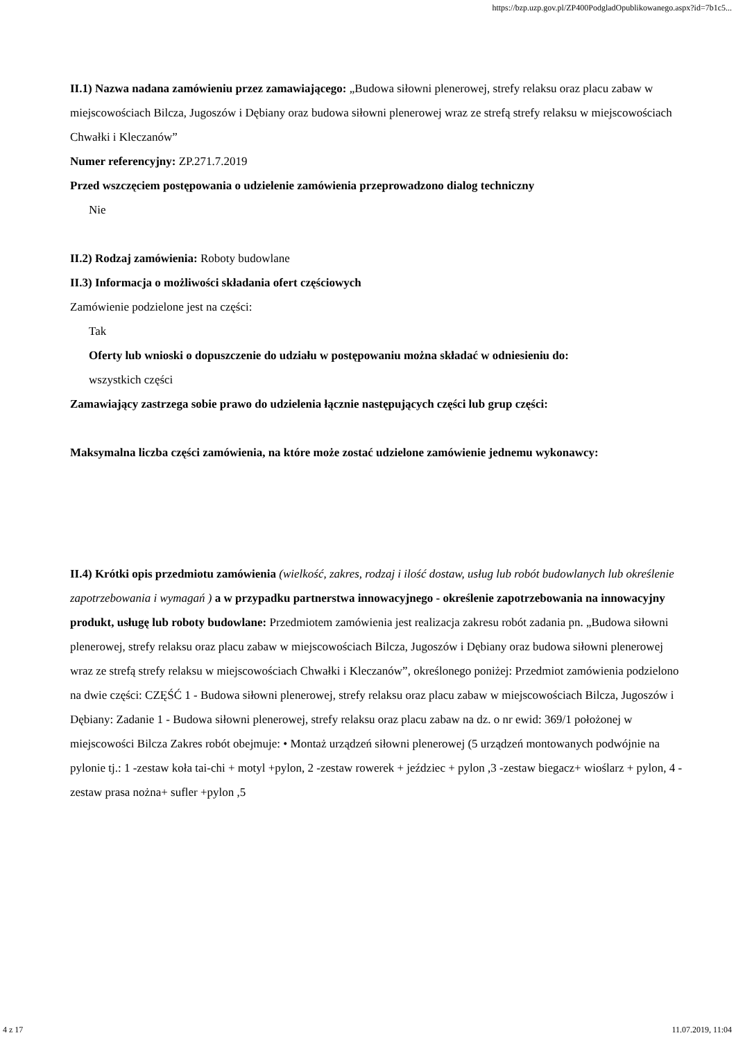https://bzp.uzp.gov.pl/ZP400PodgladOpublikowanego.aspx?id=7b1c5...
II.1) Nazwa nadana zamówieniu przez zamawiającego: „Budowa siłowni plenerowej, strefy relaksu oraz placu zabaw w miejscowościach Bilcza, Jugoszów i Dębiany oraz budowa siłowni plenerowej wraz ze strefą strefy relaksu w miejscowościach Chwałki i Kleczanów”
Numer referencyjny: ZP.271.7.2019
Przed wszczęciem postępowania o udzielenie zamówienia przeprowadzono dialog techniczny
Nie
II.2) Rodzaj zamówienia: Roboty budowlane
II.3) Informacja o możliwości składania ofert częściowych
Zamówienie podzielone jest na części:
Tak
Oferty lub wnioski o dopuszczenie do udziału w postępowaniu można składać w odniesieniu do:
wszystkich części
Zamawiający zastrzega sobie prawo do udzielenia łącznie następujących części lub grup części:
Maksymalna liczba części zamówienia, na które może zostać udzielone zamówienie jednemu wykonawcy:
II.4) Krótki opis przedmiotu zamówienia (wielkość, zakres, rodzaj i ilość dostaw, usług lub robót budowlanych lub określenie zapotrzebowania i wymagań ) a w przypadku partnerstwa innowacyjnego - określenie zapotrzebowania na innowacyjny produkt, usługę lub roboty budowlane: Przedmiotem zamówienia jest realizacja zakresu robót zadania pn. „Budowa siłowni plenerowej, strefy relaksu oraz placu zabaw w miejscowościach Bilcza, Jugoszów i Dębiany oraz budowa siłowni plenerowej wraz ze strefą strefy relaksu w miejscowościach Chwałki i Kleczanów”, określonego poniżej: Przedmiot zamówienia podzielono na dwie części: CZĘŚĆ 1 - Budowa siłowni plenerowej, strefy relaksu oraz placu zabaw w miejscowościach Bilcza, Jugoszów i Dębiany: Zadanie 1 - Budowa siłowni plenerowej, strefy relaksu oraz placu zabaw na dz. o nr ewid: 369/1 położonej w miejscowości Bilcza Zakres robót obejmuje: • Montaż urządzeń siłowni plenerowej (5 urządzeń montowanych podwójnie na pylonie tj.: 1 -zestaw koła tai-chi + motyl +pylon, 2 -zestaw rowerek + jeździec + pylon ,3 -zestaw biegacz+ wioślarz + pylon, 4 - zestaw prasa nożna+ sufler +pylon ,5
4 z 17 11.07.2019, 11:04